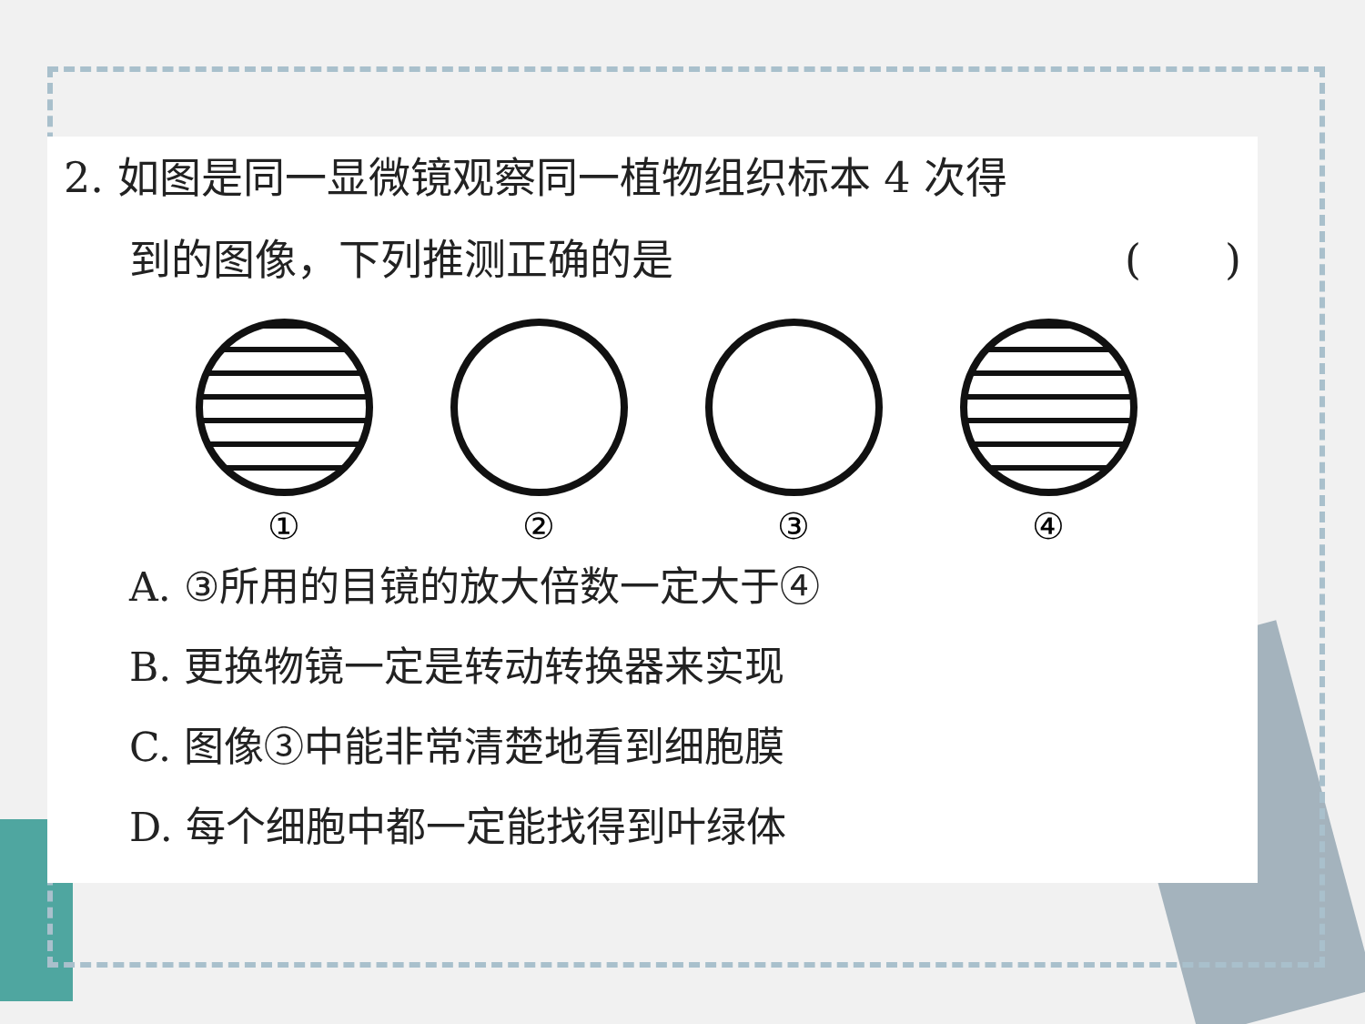2. 如图是同一显微镜观察同一植物组织标本 4 次得
到的图像，下列推测正确的是 (　　)
① ② ③ ④
A. ③所用的目镜的放大倍数一定大于④
B. 更换物镜一定是转动转换器来实现
C. 图像③中能非常清楚地看到细胞膜
D. 每个细胞中都一定能找得到叶绿体